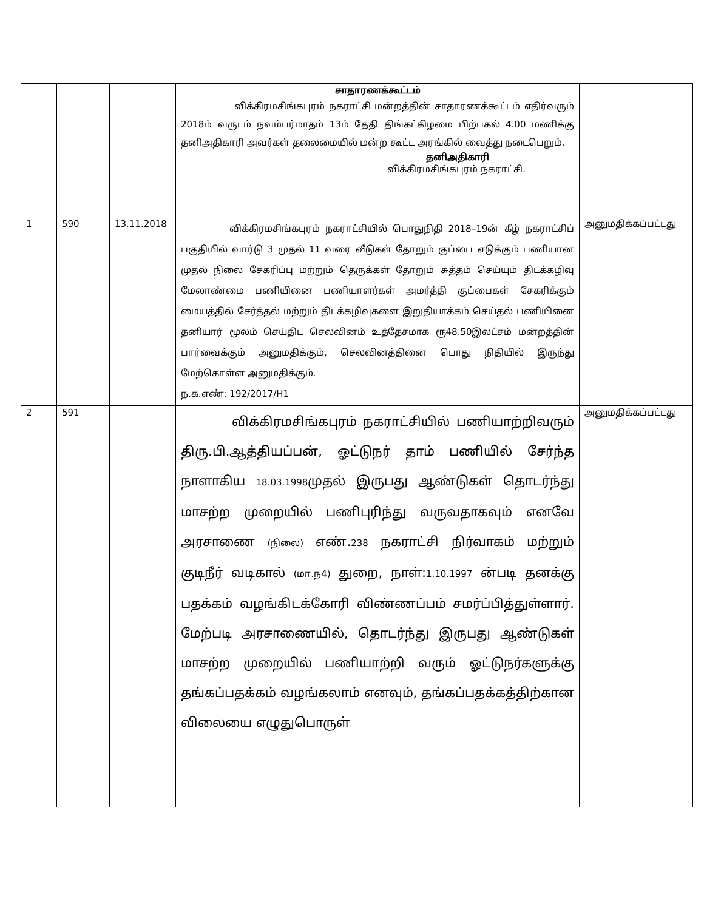| | | | சாதாரணக்கூட்டம் விக்கிரமசிங்கபுரம் நகராட்சி மன்றத்தின் சாதாரணக்கூட்டம் எதிர்வரும் 2018ம் வருடம் நவம்பர்மாதம் 13ம் தேதி திங்கட்கிழமை பிற்பகல் 4.00 மணிக்கு தனிஅதிகாரி அவர்கள் தலைமையில் மன்ற கூட்ட அரங்கில் வைத்து நடைபெறும். தனிஅதிகாரி விக்கிரமசிங்கபுரம் நகராட்சி. | |
| 1 | 590 | 13.11.2018 | விக்கிரமசிங்கபுரம் நகராட்சியில் பொதுநிதி 2018–19ன் கீழ் நகராட்சிப் பகுதியில் வார்டு 3 முதல் 11 வரை வீடுகள் தோறும் குப்பை எடுக்கும் பணியான முதல் நிலை சேகரிப்பு மற்றும் தெருக்கள் தோறும் சுத்தம் செய்யும் திடக்கழிவு மேலாண்மை பணியினை பணியாளர்கள் அமர்த்தி குப்பைகள் சேகரிக்கும் மையத்தில் சேர்த்தல் மற்றும் திடக்கழிவுகளை இறுதியாக்கம் செய்தல் பணியினை தனியார் மூலம் செய்திட செலவினம் உத்தேசமாக ரூ48.50இலட்சம் மன்றத்தின் பார்வைக்கும் அனுமதிக்கும், செலவினத்தினை பொது நிதியில் இருந்து மேற்கொள்ள அனுமதிக்கும். ந.க.எண்: 192/2017/H1 | அனுமதிக்கப்பட்டது |
| 2 | 591 | | விக்கிரமசிங்கபுரம் நகராட்சியில் பணியாற்றிவரும் திரு.பி.ஆத்தியப்பன், ஓட்டுநர் தாம் பணியில் சேர்ந்த நாளாகிய 18.03.1998 முதல் இருபது ஆண்டுகள் தொடர்ந்து மாசற்ற முறையில் பணிபுரிந்து வருவதாகவும் எனவே அரசாணை (நிலை) எண். 238 நகராட்சி நிர்வாகம் மற்றும் குடிநீர் வடிகால் (மா.ந4) துறை, நாள்: 1.10.1997 ன்படி தனக்கு பதக்கம் வழங்கிடக்கோரி விண்ணப்பம் சமர்ப்பித்துள்ளார். மேற்படி அரசாணையில், தொடர்ந்து இருபது ஆண்டுகள் மாசற்ற முறையில் பணியாற்றி வரும் ஓட்டுநர்களுக்கு தங்கப்பதக்கம் வழங்கலாம் எனவும், தங்கப்பதக்கத்திற்கான விலையை எழுதுபொருள் | அனுமதிக்கப்பட்டது |